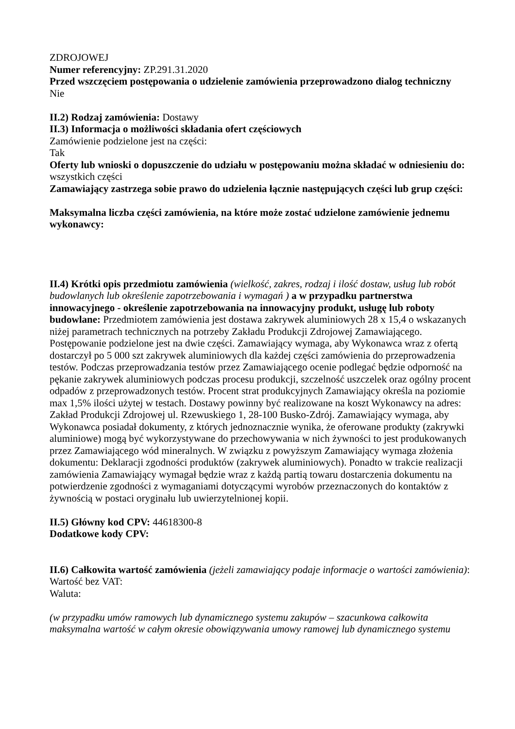ZDROJOWEJ
Numer referencyjny: ZP.291.31.2020
Przed wszczęciem postępowania o udzielenie zamówienia przeprowadzono dialog techniczny
Nie
II.2) Rodzaj zamówienia: Dostawy
II.3) Informacja o możliwości składania ofert częściowych
Zamówienie podzielone jest na części:
Tak
Oferty lub wnioski o dopuszczenie do udziału w postępowaniu można składać w odniesieniu do:
wszystkich części
Zamawiający zastrzega sobie prawo do udzielenia łącznie następujących części lub grup części:
Maksymalna liczba części zamówienia, na które może zostać udzielone zamówienie jednemu wykonawcy:
II.4) Krótki opis przedmiotu zamówienia (wielkość, zakres, rodzaj i ilość dostaw, usług lub robót budowlanych lub określenie zapotrzebowania i wymagań ) a w przypadku partnerstwa innowacyjnego - określenie zapotrzebowania na innowacyjny produkt, usługę lub roboty budowlane: Przedmiotem zamówienia jest dostawa zakrywek aluminiowych 28 x 15,4 o wskazanych niżej parametrach technicznych na potrzeby Zakładu Produkcji Zdrojowej Zamawiającego. Postępowanie podzielone jest na dwie części. Zamawiający wymaga, aby Wykonawca wraz z ofertą dostarczył po 5 000 szt zakrywek aluminiowych dla każdej części zamówienia do przeprowadzenia testów. Podczas przeprowadzania testów przez Zamawiającego ocenie podlegać będzie odporność na pękanie zakrywek aluminiowych podczas procesu produkcji, szczelność uszczelek oraz ogólny procent odpadów z przeprowadzonych testów. Procent strat produkcyjnych Zamawiający określa na poziomie max 1,5% ilości użytej w testach. Dostawy powinny być realizowane na koszt Wykonawcy na adres: Zakład Produkcji Zdrojowej ul. Rzewuskiego 1, 28-100 Busko-Zdrój. Zamawiający wymaga, aby Wykonawca posiadał dokumenty, z których jednoznacznie wynika, że oferowane produkty (zakrywki aluminiowe) mogą być wykorzystywane do przechowywania w nich żywności to jest produkowanych przez Zamawiającego wód mineralnych. W związku z powyższym Zamawiający wymaga złożenia dokumentu: Deklaracji zgodności produktów (zakrywek aluminiowych). Ponadto w trakcie realizacji zamówienia Zamawiający wymagał będzie wraz z każdą partią towaru dostarczenia dokumentu na potwierdzenie zgodności z wymaganiami dotyczącymi wyrobów przeznaczonych do kontaktów z żywnością w postaci oryginału lub uwierzytelnionej kopii.
II.5) Główny kod CPV: 44618300-8
Dodatkowe kody CPV:
II.6) Całkowita wartość zamówienia (jeżeli zamawiający podaje informacje o wartości zamówienia):
Wartość bez VAT:
Waluta:
(w przypadku umów ramowych lub dynamicznego systemu zakupów – szacunkowa całkowita maksymalna wartość w całym okresie obowiązywania umowy ramowej lub dynamicznego systemu